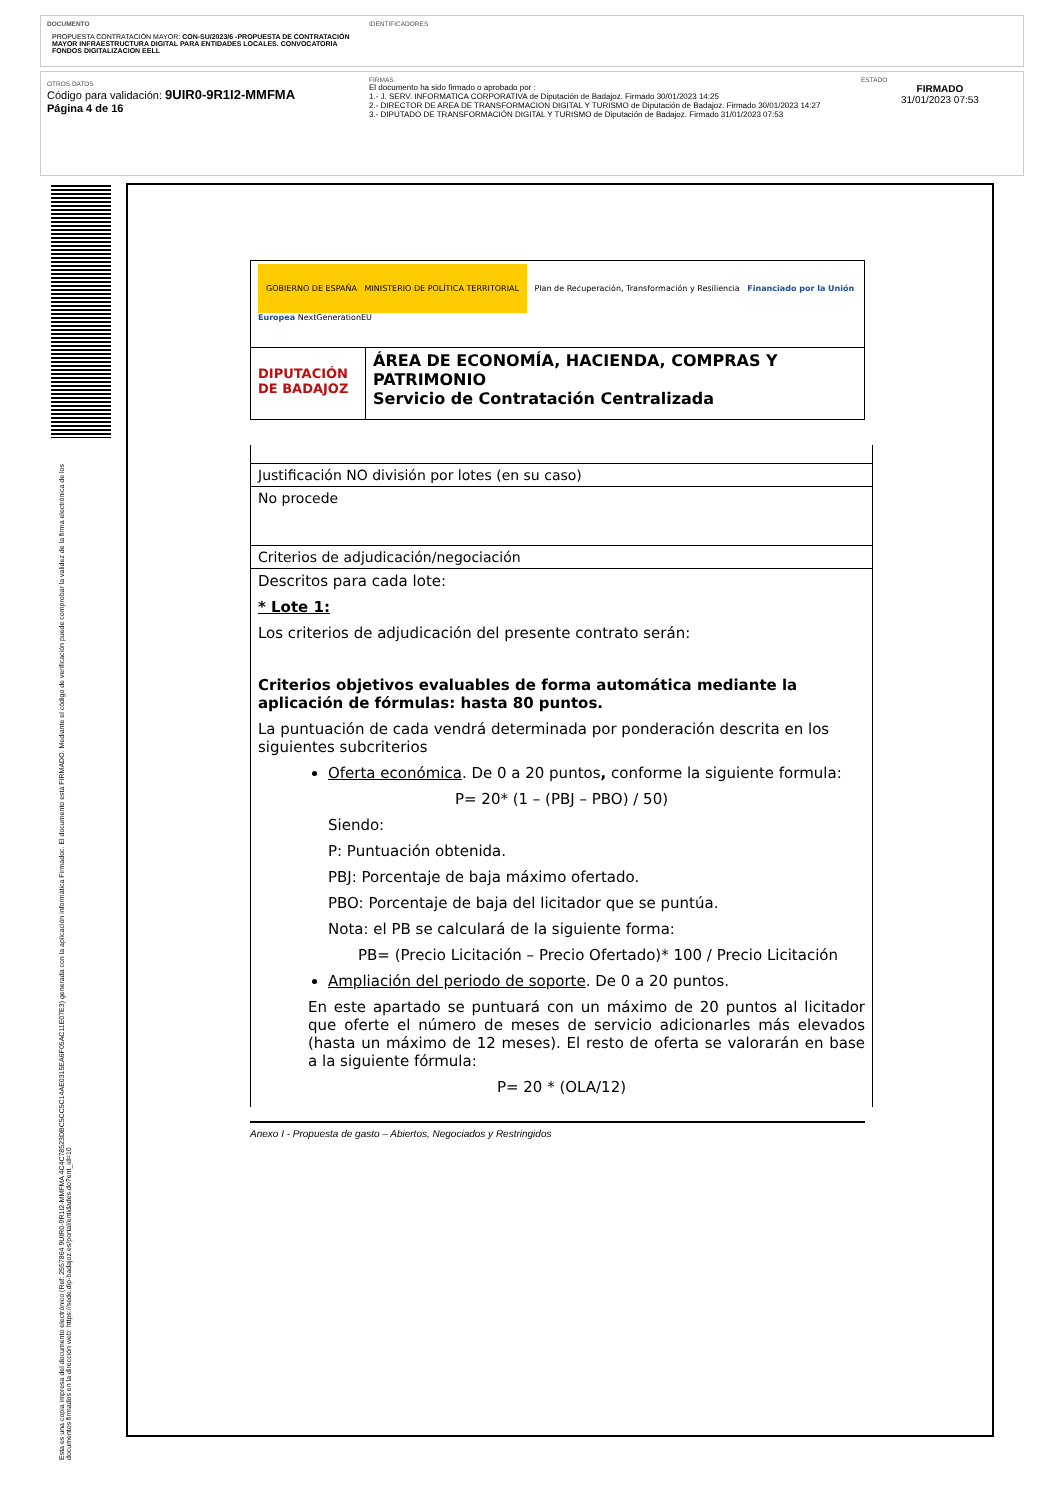DOCUMENTO
PROPUESTA CONTRATACIÓN MAYOR: CON-SU/2023/6 -PROPUESTA DE CONTRATACIÓN MAYOR INFRAESTRUCTURA DIGITAL PARA ENTIDADES LOCALES. CONVOCATORIA FONDOS DIGITALIZACION EELL
IDENTIFICADORES
OTROS DATOS
Código para validación: 9UIR0-9R1I2-MMFMA
Página 4 de 16
FIRMAS
El documento ha sido firmado o aprobado por :
1.- J. SERV. INFORMATICA CORPORATIVA de Diputación de Badajoz. Firmado 30/01/2023 14:25
2.- DIRECTOR DE AREA DE TRANSFORMACION DIGITAL Y TURISMO de Diputación de Badajoz. Firmado 30/01/2023 14:27
3.- DIPUTADO DE TRANSFORMACIÓN DIGITAL Y TURISMO de Diputación de Badajoz. Firmado 31/01/2023 07:53
ESTADO
FIRMADO
31/01/2023 07:53
Esta es una copia impresa del documento electrónico (Ref: 2557864 9UIR0-9R1I2-MMFMA 4C4C78523DBC5CC5C14AE0315EA6F05AC11E07E3) generada con la aplicación informática Firmadoc. El documento está FIRMADO. Mediante el código de verificación puede comprobar la validez de la firma electrónica de los documentos firmados en la dirección web: https://sede.dip-badajoz.es/portal/entidades.do?ent_id=10
| GOBIERNO DE ESPAÑA MINISTERIO DE POLÍTICA TERRITORIAL Plan de Recuperación, Transformación y Resiliencia Financiado por la Unión Europea NextGenerationEU | |
| DIPUTACIÓN DE BADAJOZ | ÁREA DE ECONOMÍA, HACIENDA, COMPRAS Y PATRIMONIO Servicio de Contratación Centralizada |
| Justificación NO división por lotes (en su caso) |
| No procede |
| Criterios de adjudicación/negociación |
| Descritos para cada lote: * Lote 1: Los criterios de adjudicación del presente contrato serán: Criterios objetivos evaluables de forma automática mediante la aplicación de fórmulas: hasta 80 puntos. La puntuación de cada vendrá determinada por ponderación descrita en los siguientes subcriterios Oferta económica . De 0 a 20 puntos , conforme la siguiente formula: P= 20* (1 – (PBJ – PBO) / 50) Siendo: P: Puntuación obtenida. PBJ: Porcentaje de baja máximo ofertado. PBO: Porcentaje de baja del licitador que se puntúa. Nota: el PB se calculará de la siguiente forma: PB= (Precio Licitación – Precio Ofertado)* 100 / Precio Licitación Ampliación del periodo de soporte . De 0 a 20 puntos. En este apartado se puntuará con un máximo de 20 puntos al licitador que oferte el número de meses de servicio adicionarles más elevados (hasta un máximo de 12 meses). El resto de oferta se valorarán en base a la siguiente fórmula: P= 20 * (OLA/12) |
Anexo I - Propuesta de gasto – Abiertos, Negociados y Restringidos